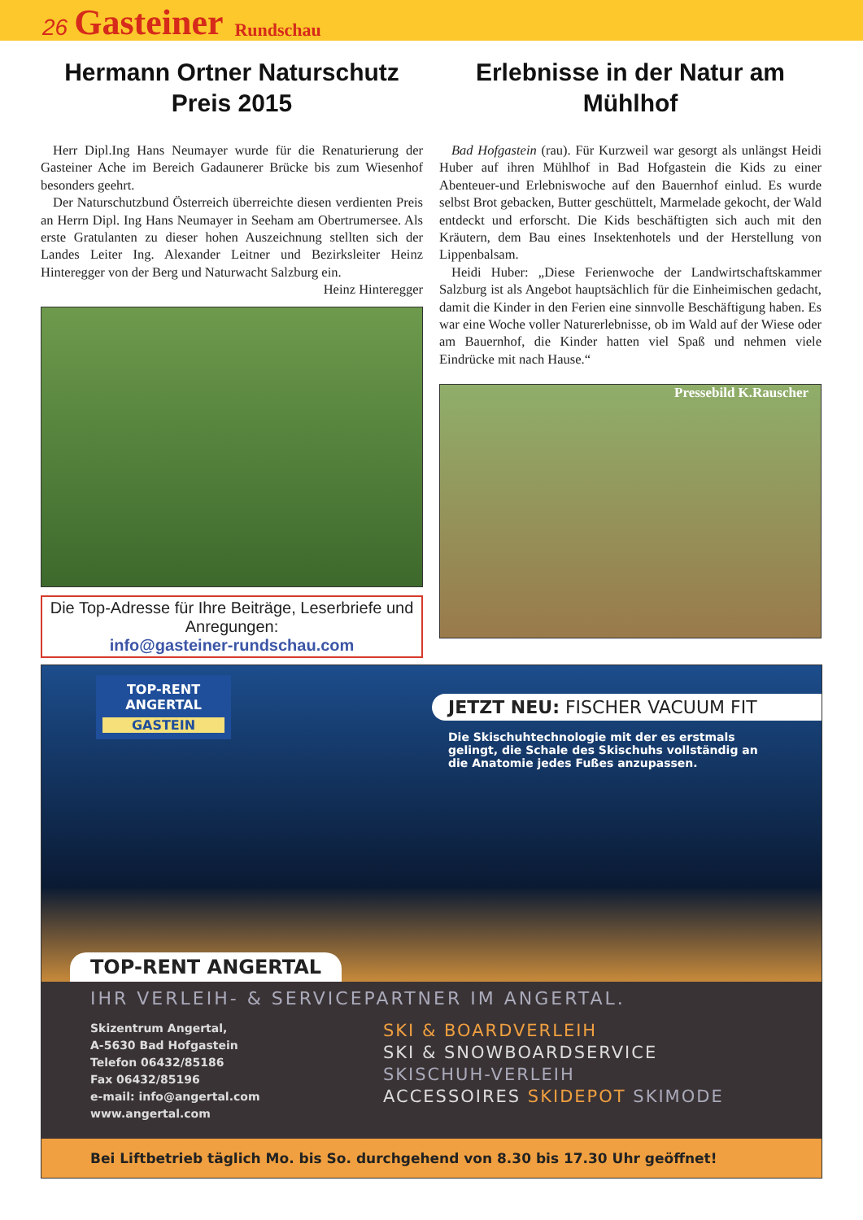26 Gasteiner Rundschau
Hermann Ortner Naturschutz Preis 2015
Herr Dipl.Ing Hans Neumayer wurde für die Renaturierung der Gasteiner Ache im Bereich Gadaunerer Brücke bis zum Wiesenhof besonders geehrt.
Der Naturschutzbund Österreich überreichte diesen verdienten Preis an Herrn Dipl. Ing Hans Neumayer in Seeham am Obertrumersee. Als erste Gratulanten zu dieser hohen Auszeichnung stellten sich der Landes Leiter Ing. Alexander Leitner und Bezirksleiter Heinz Hinteregger von der Berg und Naturwacht Salzburg ein.
Heinz Hinteregger
Die Top-Adresse für Ihre Beiträge, Leserbriefe und Anregungen:
info@gasteiner-rundschau.com
Erlebnisse in der Natur am Mühlhof
Bad Hofgastein (rau). Für Kurzweil war gesorgt als unlängst Heidi Huber auf ihren Mühlhof in Bad Hofgastein die Kids zu einer Abenteuer-und Erlebniswoche auf den Bauernhof einlud. Es wurde selbst Brot gebacken, Butter geschüttelt, Marmelade gekocht, der Wald entdeckt und erforscht. Die Kids beschäftigten sich auch mit den Kräutern, dem Bau eines Insektenhotels und der Herstellung von Lippenbalsam.
Heidi Huber: „Diese Ferienwoche der Landwirtschaftskammer Salzburg ist als Angebot hauptsächlich für die Einheimischen gedacht, damit die Kinder in den Ferien eine sinnvolle Beschäftigung haben. Es war eine Woche voller Naturerlebnisse, ob im Wald auf der Wiese oder am Bauernhof, die Kinder hatten viel Spaß und nehmen viele Eindrücke mit nach Hause.“
Pressebild K.Rauscher
TOP-RENT
ANGERTAL
GASTEIN
JETZT NEU: FISCHER VACUUM FIT
Die Skischuhtechnologie mit der es erstmals gelingt, die Schale des Skischuhs vollständig an die Anatomie jedes Fußes anzupassen.
TOP-RENT ANGERTAL
IHR VERLEIH- & SERVICEPARTNER IM ANGERTAL.
Skizentrum Angertal,
A-5630 Bad Hofgastein
Telefon 06432/85186
Fax 06432/85196
e-mail: info@angertal.com
www.angertal.com
SKI & BOARDVERLEIH
SKI & SNOWBOARDSERVICE
SKISCHUH-VERLEIH
ACCESSOIRES SKIDEPOT SKIMODE
Bei Liftbetrieb täglich Mo. bis So. durchgehend von 8.30 bis 17.30 Uhr geöffnet!